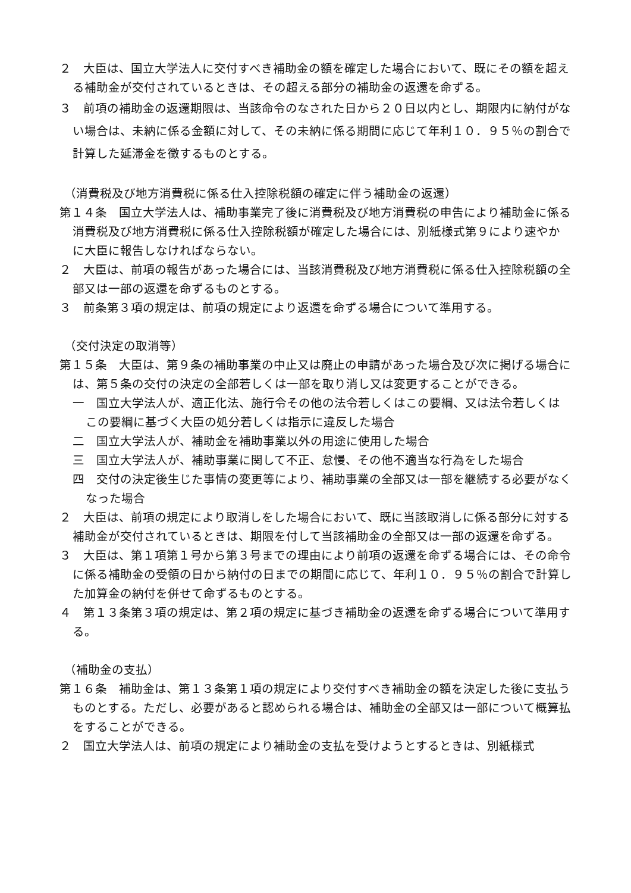２　大臣は、国立大学法人に交付すべき補助金の額を確定した場合において、既にその額を超える補助金が交付されているときは、その超える部分の補助金の返還を命ずる。
３　前項の補助金の返還期限は、当該命令のなされた日から２０日以内とし、期限内に納付がない場合は、未納に係る金額に対して、その未納に係る期間に応じて年利１０．９５％の割合で計算した延滞金を徴するものとする。
（消費税及び地方消費税に係る仕入控除税額の確定に伴う補助金の返還）
第１４条　国立大学法人は、補助事業完了後に消費税及び地方消費税の申告により補助金に係る消費税及び地方消費税に係る仕入控除税額が確定した場合には、別紙様式第９により速やかに大臣に報告しなければならない。
２　大臣は、前項の報告があった場合には、当該消費税及び地方消費税に係る仕入控除税額の全部又は一部の返還を命ずるものとする。
３　前条第３項の規定は、前項の規定により返還を命ずる場合について準用する。
（交付決定の取消等）
第１５条　大臣は、第９条の補助事業の中止又は廃止の申請があった場合及び次に掲げる場合には、第５条の交付の決定の全部若しくは一部を取り消し又は変更することができる。
一　国立大学法人が、適正化法、施行令その他の法令若しくはこの要綱、又は法令若しくはこの要綱に基づく大臣の処分若しくは指示に違反した場合
二　国立大学法人が、補助金を補助事業以外の用途に使用した場合
三　国立大学法人が、補助事業に関して不正、怠慢、その他不適当な行為をした場合
四　交付の決定後生じた事情の変更等により、補助事業の全部又は一部を継続する必要がなくなった場合
２　大臣は、前項の規定により取消しをした場合において、既に当該取消しに係る部分に対する補助金が交付されているときは、期限を付して当該補助金の全部又は一部の返還を命ずる。
３　大臣は、第１項第１号から第３号までの理由により前項の返還を命ずる場合には、その命令に係る補助金の受領の日から納付の日までの期間に応じて、年利１０．９５％の割合で計算した加算金の納付を併せて命ずるものとする。
４　第１３条第３項の規定は、第２項の規定に基づき補助金の返還を命ずる場合について準用する。
（補助金の支払）
第１６条　補助金は、第１３条第１項の規定により交付すべき補助金の額を決定した後に支払うものとする。ただし、必要があると認められる場合は、補助金の全部又は一部について概算払をすることができる。
２　国立大学法人は、前項の規定により補助金の支払を受けようとするときは、別紙様式